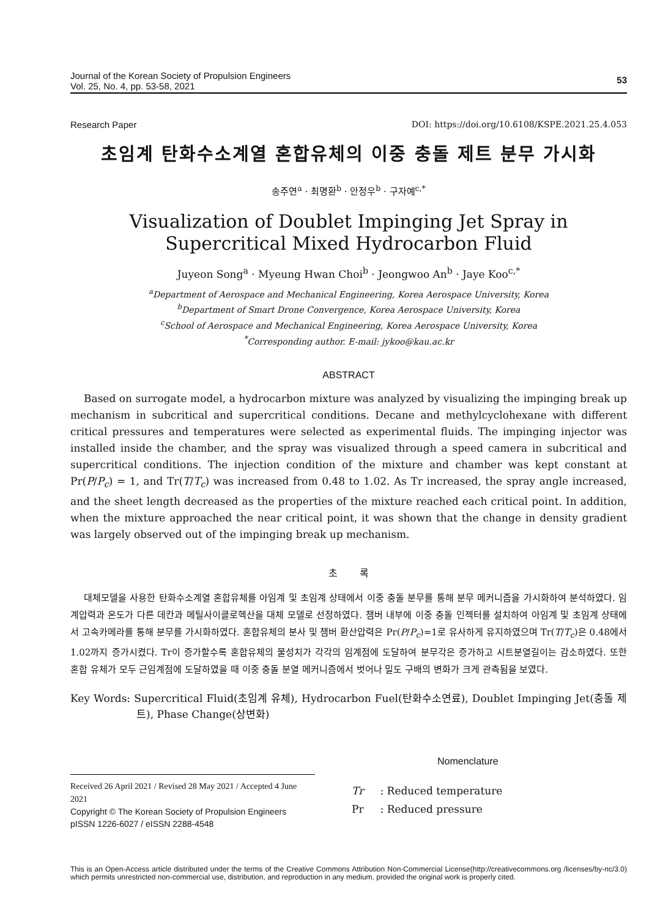Journal of the Korean Society of Propulsion Engineers
Vol. 25, No. 4, pp. 53-58, 2021
53
Research Paper DOI: https://doi.org/10.6108/KSPE.2021.25.4.053
초임계 탄화수소계열 혼합유체의 이중 충돌 제트 분무 가시화
송주연<sup>a</sup> · 최명환<sup>b</sup> · 안정우<sup>b</sup> · 구자예<sup>c,*</sup>
Visualization of Doublet Impinging Jet Spray in
Supercritical Mixed Hydrocarbon Fluid
Juyeon Song<sup>a</sup> · Myeung Hwan Choi<sup>b</sup> · Jeongwoo An<sup>b</sup> · Jaye Koo<sup>c,*</sup>
<sup>a</sup> Department of Aerospace and Mechanical Engineering, Korea Aerospace University, Korea
<sup>b</sup> Department of Smart Drone Convergence, Korea Aerospace University, Korea
<sup>c</sup> School of Aerospace and Mechanical Engineering, Korea Aerospace University, Korea
<sup>*</sup> Corresponding author. E-mail: jykoo@kau.ac.kr
ABSTRACT
Based on surrogate model, a hydrocarbon mixture was analyzed by visualizing the impinging break up mechanism in subcritical and supercritical conditions. Decane and methylcyclohexane with different critical pressures and temperatures were selected as experimental fluids. The impinging injector was installed inside the chamber, and the spray was visualized through a speed camera in subcritical and supercritical conditions. The injection condition of the mixture and chamber was kept constant at Pr(P/P<sub>c</sub>) = 1, and Tr(T/T<sub>c</sub>) was increased from 0.48 to 1.02. As Tr increased, the spray angle increased, and the sheet length decreased as the properties of the mixture reached each critical point. In addition, when the mixture approached the near critical point, it was shown that the change in density gradient was largely observed out of the impinging break up mechanism.
초 록
대체모델을 사용한 탄화수소계열 혼합유체를 아임계 및 초임계 상태에서 이중 충돌 분무를 통해 분무 메커니즘을 가시화하여 분석하였다. 임계압력과 온도가 다른 데칸과 메틸사이클로헥산을 대체 모델로 선정하였다. 챔버 내부에 이중 충돌 인젝터를 설치하여 아임계 및 초임계 상태에서 고속카메라를 통해 분무를 가시화하였다. 혼합유체의 분사 및 챔버 환산압력은 Pr(P/P<sub>c</sub>)=1로 유사하게 유지하였으며 Tr(T/T<sub>c</sub>)은 0.48에서 1.02까지 증가시켰다. Tr이 증가할수록 혼합유체의 물성치가 각각의 임계점에 도달하여 분무각은 증가하고 시트분열길이는 감소하였다. 또한 혼합 유체가 모두 근임계점에 도달하였을 때 이중 충돌 분열 메커니즘에서 벗어나 밀도 구배의 변화가 크게 관측됨을 보였다.
Key Words: Supercritical Fluid(초임계 유체), Hydrocarbon Fuel(탄화수소연료), Doublet Impinging Jet(충돌 제트), Phase Change(상변화)
Received 26 April 2021 / Revised 28 May 2021 / Accepted 4 June 2021
Copyright © The Korean Society of Propulsion Engineers
pISSN 1226-6027 / eISSN 2288-4548
Nomenclature
Tr : Reduced temperature
Pr : Reduced pressure
This is an Open-Access article distributed under the terms of the Creative Commons Attribution Non-Commercial License(http://creativecommons.org /licenses/by-nc/3.0) which permits unrestricted non-commercial use, distribution, and reproduction in any medium, provided the original work is properly cited.